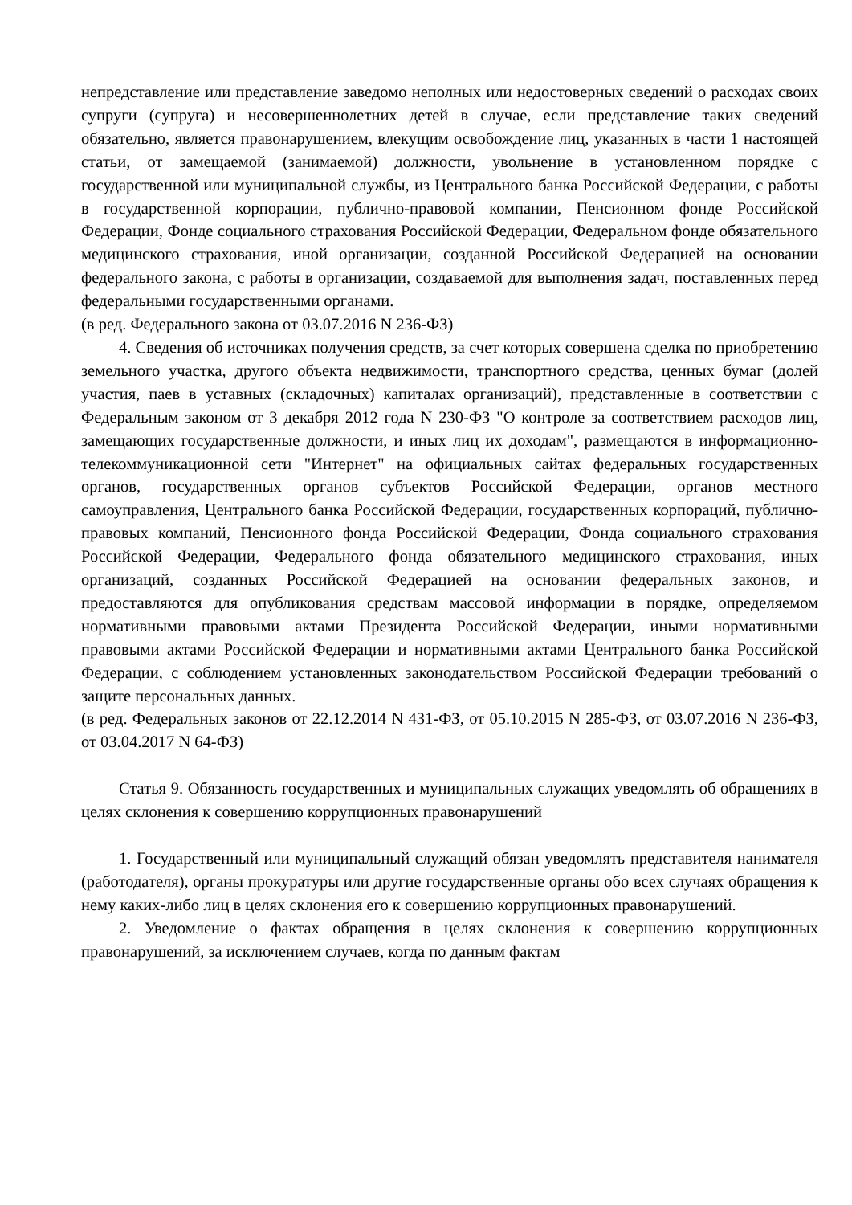непредставление или представление заведомо неполных или недостоверных сведений о расходах своих супруги (супруга) и несовершеннолетних детей в случае, если представление таких сведений обязательно, является правонарушением, влекущим освобождение лиц, указанных в части 1 настоящей статьи, от замещаемой (занимаемой) должности, увольнение в установленном порядке с государственной или муниципальной службы, из Центрального банка Российской Федерации, с работы в государственной корпорации, публично-правовой компании, Пенсионном фонде Российской Федерации, Фонде социального страхования Российской Федерации, Федеральном фонде обязательного медицинского страхования, иной организации, созданной Российской Федерацией на основании федерального закона, с работы в организации, создаваемой для выполнения задач, поставленных перед федеральными государственными органами.
(в ред. Федерального закона от 03.07.2016 N 236-ФЗ)
4. Сведения об источниках получения средств, за счет которых совершена сделка по приобретению земельного участка, другого объекта недвижимости, транспортного средства, ценных бумаг (долей участия, паев в уставных (складочных) капиталах организаций), представленные в соответствии с Федеральным законом от 3 декабря 2012 года N 230-ФЗ "О контроле за соответствием расходов лиц, замещающих государственные должности, и иных лиц их доходам", размещаются в информационно-телекоммуникационной сети "Интернет" на официальных сайтах федеральных государственных органов, государственных органов субъектов Российской Федерации, органов местного самоуправления, Центрального банка Российской Федерации, государственных корпораций, публично-правовых компаний, Пенсионного фонда Российской Федерации, Фонда социального страхования Российской Федерации, Федерального фонда обязательного медицинского страхования, иных организаций, созданных Российской Федерацией на основании федеральных законов, и предоставляются для опубликования средствам массовой информации в порядке, определяемом нормативными правовыми актами Президента Российской Федерации, иными нормативными правовыми актами Российской Федерации и нормативными актами Центрального банка Российской Федерации, с соблюдением установленных законодательством Российской Федерации требований о защите персональных данных.
(в ред. Федеральных законов от 22.12.2014 N 431-ФЗ, от 05.10.2015 N 285-ФЗ, от 03.07.2016 N 236-ФЗ, от 03.04.2017 N 64-ФЗ)
Статья 9. Обязанность государственных и муниципальных служащих уведомлять об обращениях в целях склонения к совершению коррупционных правонарушений
1. Государственный или муниципальный служащий обязан уведомлять представителя нанимателя (работодателя), органы прокуратуры или другие государственные органы обо всех случаях обращения к нему каких-либо лиц в целях склонения его к совершению коррупционных правонарушений.
2. Уведомление о фактах обращения в целях склонения к совершению коррупционных правонарушений, за исключением случаев, когда по данным фактам